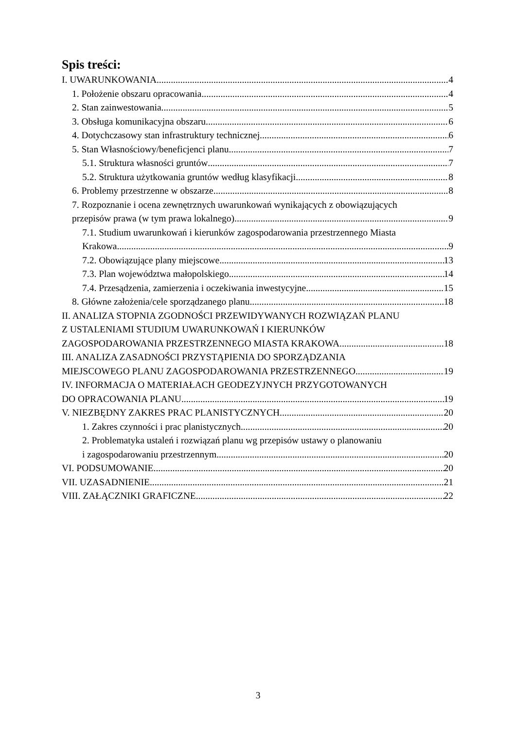Spis treści:
I. UWARUNKOWANIA 4
1. Położenie obszaru opracowania 4
2. Stan zainwestowania 5
3. Obsługa komunikacyjna obszaru 6
4. Dotychczasowy stan infrastruktury technicznej 6
5. Stan Własnościowy/beneficjenci planu 7
5.1. Struktura własności gruntów 7
5.2. Struktura użytkowania gruntów według klasyfikacji 8
6. Problemy przestrzenne w obszarze 8
7. Rozpoznanie i ocena zewnętrznych uwarunkowań wynikających z obowiązujących
przepisów prawa (w tym prawa lokalnego) 9
7.1. Studium uwarunkowań i kierunków zagospodarowania przestrzennego Miasta
Krakowa 9
7.2. Obowiązujące plany miejscowe 13
7.3. Plan województwa małopolskiego 14
7.4. Przesądzenia, zamierzenia i oczekiwania inwestycyjne 15
8. Główne założenia/cele sporządzanego planu 18
II. ANALIZA STOPNIA ZGODNOŚCI PRZEWIDYWANYCH ROZWIĄZAŃ PLANU
Z USTALENIAMI STUDIUM UWARUNKOWAŃ I KIERUNKÓW
ZAGOSPODAROWANIA PRZESTRZENNEGO MIASTA KRAKOWA 18
III. ANALIZA ZASADNOŚCI PRZYSTĄPIENIA DO SPORZĄDZANIA
MIEJSCOWEGO PLANU ZAGOSPODAROWANIA PRZESTRZENNEGO 19
IV. INFORMACJA O MATERIAŁACH GEODEZYJNYCH PRZYGOTOWANYCH
DO OPRACOWANIA PLANU 19
V. NIEZBĘDNY ZAKRES PRAC PLANISTYCZNYCH 20
1. Zakres czynności i prac planistycznych 20
2. Problematyka ustaleń i rozwiązań planu wg przepisów ustawy o planowaniu
i zagospodarowaniu przestrzennym 20
VI. PODSUMOWANIE 20
VII. UZASADNIENIE 21
VIII. ZAŁĄCZNIKI GRAFICZNE 22
3